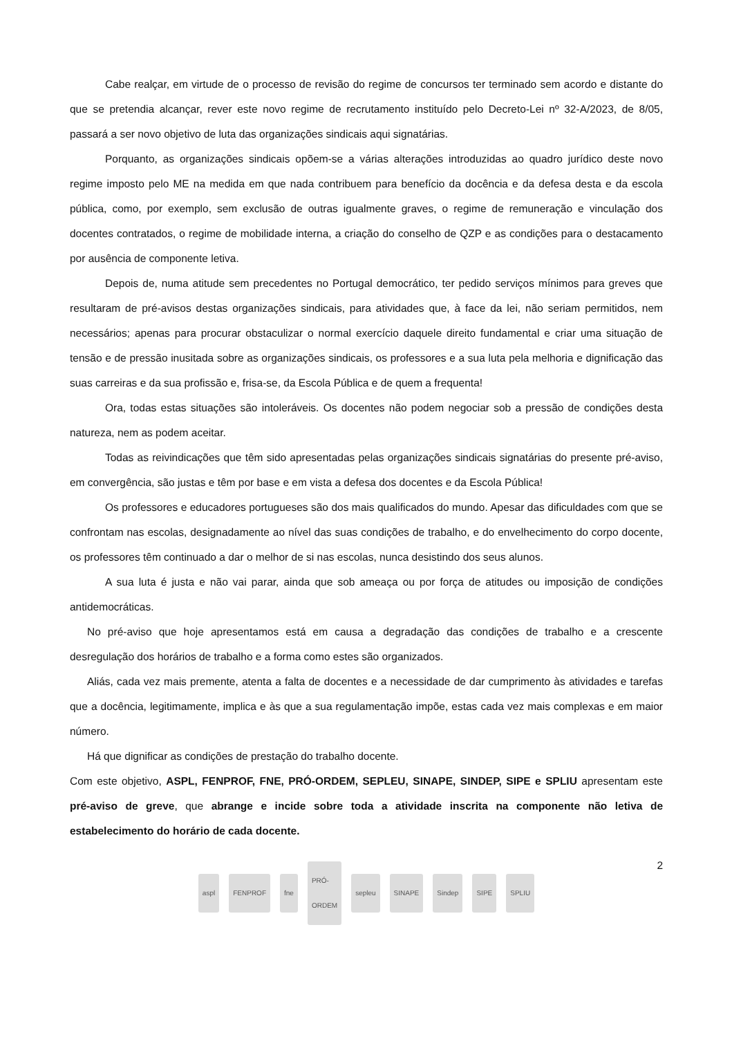Cabe realçar, em virtude de o processo de revisão do regime de concursos ter terminado sem acordo e distante do que se pretendia alcançar, rever este novo regime de recrutamento instituído pelo Decreto-Lei nº 32-A/2023, de 8/05, passará a ser novo objetivo de luta das organizações sindicais aqui signatárias.
Porquanto, as organizações sindicais opõem-se a várias alterações introduzidas ao quadro jurídico deste novo regime imposto pelo ME na medida em que nada contribuem para benefício da docência e da defesa desta e da escola pública, como, por exemplo, sem exclusão de outras igualmente graves, o regime de remuneração e vinculação dos docentes contratados, o regime de mobilidade interna, a criação do conselho de QZP e as condições para o destacamento por ausência de componente letiva.
Depois de, numa atitude sem precedentes no Portugal democrático, ter pedido serviços mínimos para greves que resultaram de pré-avisos destas organizações sindicais, para atividades que, à face da lei, não seriam permitidos, nem necessários; apenas para procurar obstaculizar o normal exercício daquele direito fundamental e criar uma situação de tensão e de pressão inusitada sobre as organizações sindicais, os professores e a sua luta pela melhoria e dignificação das suas carreiras e da sua profissão e, frisa-se, da Escola Pública e de quem a frequenta!
Ora, todas estas situações são intoleráveis. Os docentes não podem negociar sob a pressão de condições desta natureza, nem as podem aceitar.
Todas as reivindicações que têm sido apresentadas pelas organizações sindicais signatárias do presente pré-aviso, em convergência, são justas e têm por base e em vista a defesa dos docentes e da Escola Pública!
Os professores e educadores portugueses são dos mais qualificados do mundo. Apesar das dificuldades com que se confrontam nas escolas, designadamente ao nível das suas condições de trabalho, e do envelhecimento do corpo docente, os professores têm continuado a dar o melhor de si nas escolas, nunca desistindo dos seus alunos.
A sua luta é justa e não vai parar, ainda que sob ameaça ou por força de atitudes ou imposição de condições antidemocráticas.
No pré-aviso que hoje apresentamos está em causa a degradação das condições de trabalho e a crescente desregulação dos horários de trabalho e a forma como estes são organizados.
Aliás, cada vez mais premente, atenta a falta de docentes e a necessidade de dar cumprimento às atividades e tarefas que a docência, legitimamente, implica e às que a sua regulamentação impõe, estas cada vez mais complexas e em maior número.
Há que dignificar as condições de prestação do trabalho docente.
Com este objetivo, ASPL, FENPROF, FNE, PRÓ-ORDEM, SEPLEU, SINAPE, SINDEP, SIPE e SPLIU apresentam este pré-aviso de greve, que abrange e incide sobre toda a atividade inscrita na componente não letiva de estabelecimento do horário de cada docente.
2
aspl FENPROF fne PRÓ-ORDEM sepleu SINAPE Sindep SIPE SPLIU